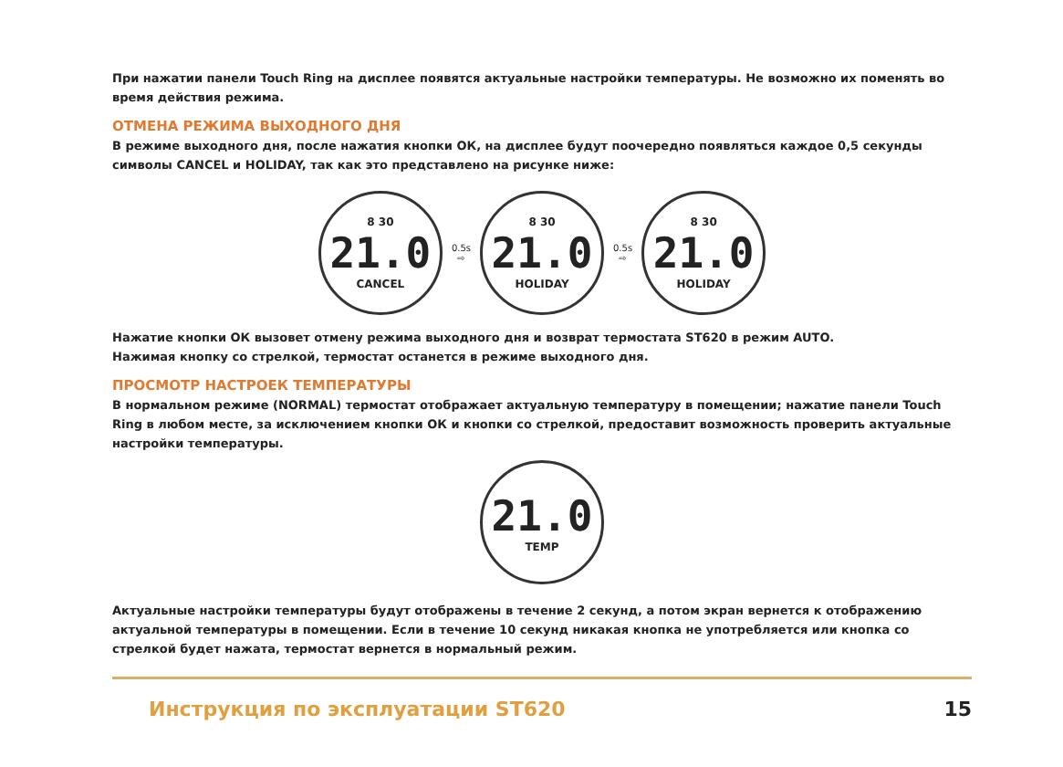При нажатии панели Touch Ring на дисплее появятся актуальные настройки температуры. Не возможно их поменять во время действия режима.
ОТМЕНА РЕЖИМА ВЫХОДНОГО ДНЯ
В режиме выходного дня, после нажатия кнопки ОК, на дисплее будут поочередно появляться каждое 0,5 секунды символы CANCEL и HOLIDAY, так как это представлено на рисунке ниже:
8 30
21.0
CANCEL
0.5s
⇨
8 30
21.0
HOLIDAY
0.5s
⇨
8 30
21.0
HOLIDAY
Нажатие кнопки ОК вызовет отмену режима выходного дня и возврат термостата ST620 в режим AUTO.
Нажимая кнопку со стрелкой, термостат останется в режиме выходного дня.
ПРОСМОТР НАСТРОЕК ТЕМПЕРАТУРЫ
В нормальном режиме (NORMAL) термостат отображает актуальную температуру в помещении; нажатие панели Touch Ring в любом месте, за исключением кнопки ОК и кнопки со стрелкой, предоставит возможность проверить актуальные настройки температуры.
21.0
TEMP
Актуальные настройки температуры будут отображены в течение 2 секунд, а потом экран вернется к отображению актуальной температуры в помещении. Если в течение 10 секунд никакая кнопка не употребляется или кнопка со стрелкой будет нажата, термостат вернется в нормальный режим.
Инструкция по эксплуатации ST620 15